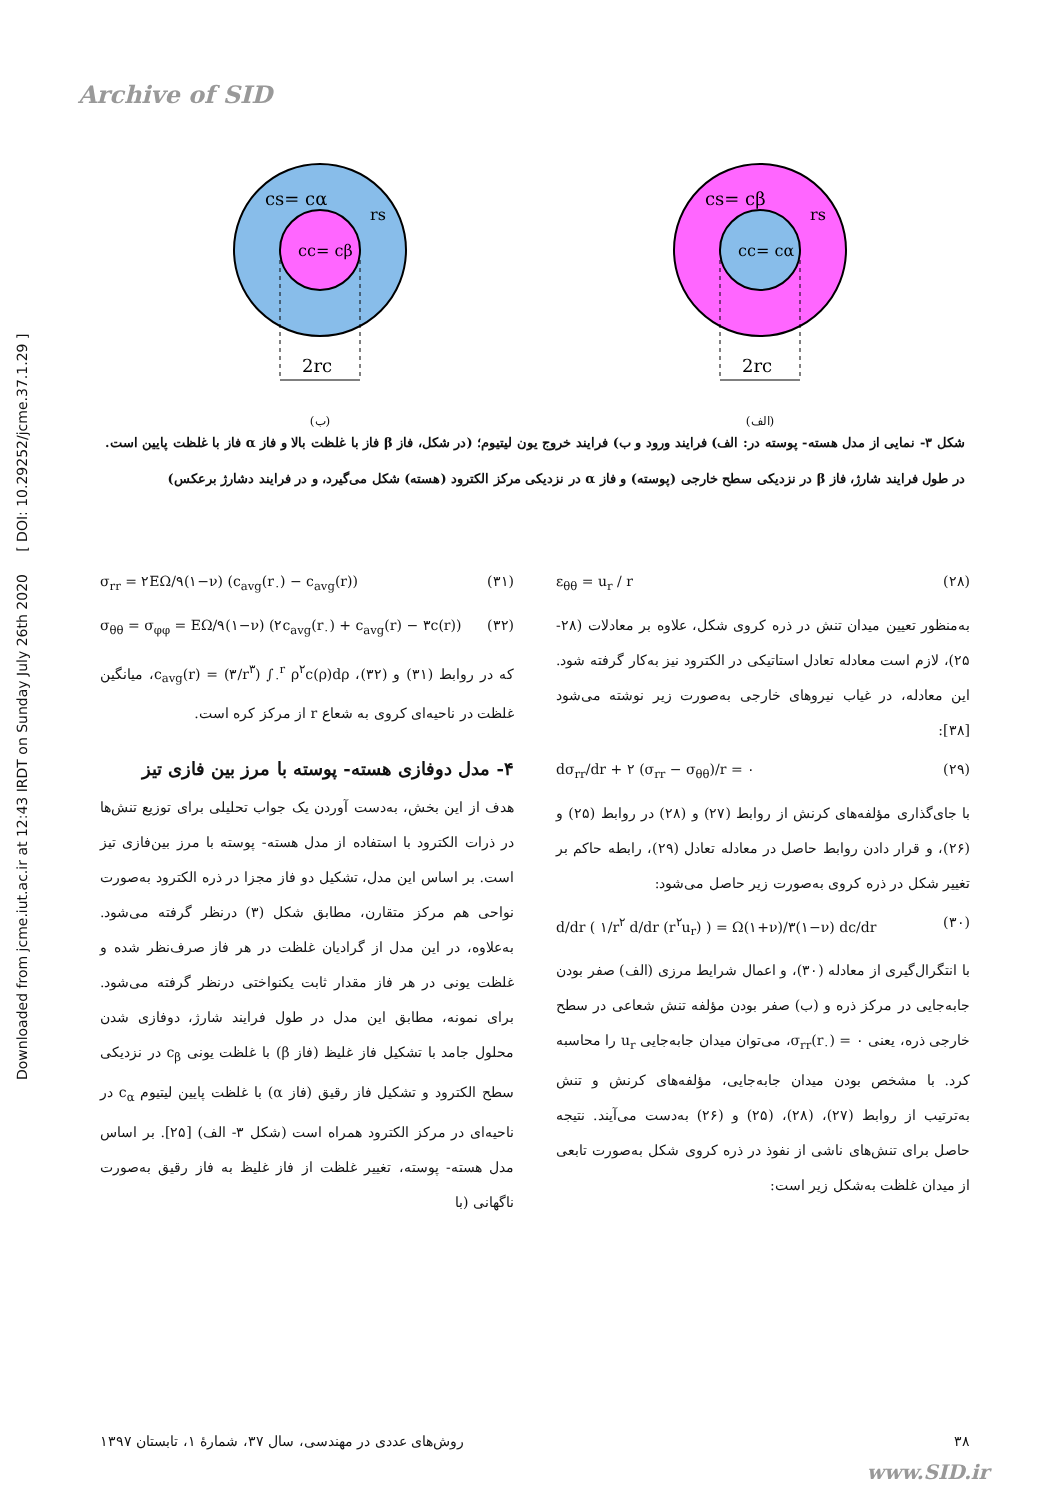Archive of SID
Downloaded from jcme.iut.ac.ir at 12:43 IRDT on Sunday July 26th 2020 [ DOI: 10.29252/jcme.37.1.29 ]
cs= cα
cc= cβ
rs
2rc
(ب)
cs= cβ
cc= cα
rs
2rc
(الف)
شکل ۳- نمایی از مدل هسته- پوسته در: الف) فرایند ورود و ب) فرایند خروج یون لیتیوم؛ (در شکل، فاز β فاز با غلظت بالا و فاز α فاز با غلظت پایین است. در طول فرایند شارژ، فاز β در نزدیکی سطح خارجی (پوسته) و فاز α در نزدیکی مرکز الکترود (هسته) شکل می‌گیرد، و در فرایند دشارژ برعکس)
ε<sub>θθ</sub> = u<sub>r</sub> / r (۲۸)
به‌منظور تعیین میدان تنش در ذره کروی شکل، علاوه بر معادلات (۲۸- ۲۵)، لازم است معادله تعادل استاتیکی در الکترود نیز به‌کار گرفته شود. این معادله، در غیاب نیروهای خارجی به‌صورت زیر نوشته می‌شود [۳۸]:
dσ<sub>rr</sub>/dr + ۲ (σ<sub>rr</sub> − σ<sub>θθ</sub>)/r = ۰ (۲۹)
با جای‌گذاری مؤلفه‌های کرنش از روابط (۲۷) و (۲۸) در روابط (۲۵) و (۲۶)، و قرار دادن روابط حاصل در معادله تعادل (۲۹)، رابطه حاکم بر تغییر شکل در ذره کروی به‌صورت زیر حاصل می‌شود:
d/dr ( ۱/r<sup>۲</sup> d/dr (r<sup>۲</sup>u<sub>r</sub>) ) = Ω(۱+ν)/۳(۱−ν) dc/dr (۳۰)
با انتگرال‌گیری از معادله (۳۰)، و اعمال شرایط مرزی (الف) صفر بودن جابه‌جایی در مرکز ذره و (ب) صفر بودن مؤلفه تنش شعاعی در سطح خارجی ذره، یعنی σ<sub>rr</sub>(r<sub>۰</sub>) = ۰، می‌توان میدان جابه‌جایی u<sub>r</sub> را محاسبه کرد. با مشخص بودن میدان جابه‌جایی، مؤلفه‌های کرنش و تنش به‌ترتیب از روابط (۲۷)، (۲۸)، (۲۵) و (۲۶) به‌دست می‌آیند. نتیجه حاصل برای تنش‌های ناشی از نفوذ در ذره کروی شکل به‌صورت تابعی از میدان غلظت به‌شکل زیر است:
σ<sub>rr</sub> = ۲EΩ/۹(۱−ν) (c<sub>avg</sub>(r<sub>۰</sub>) − c<sub>avg</sub>(r)) (۳۱)
σ<sub>θθ</sub> = σ<sub>φφ</sub> = EΩ/۹(۱−ν) (۲c<sub>avg</sub>(r<sub>۰</sub>) + c<sub>avg</sub>(r) − ۳c(r)) (۳۲)
که در روابط (۳۱) و (۳۲)، c<sub>avg</sub>(r) = (۳/r<sup>۳</sup>) ∫<sub>۰</sub><sup>r</sup> ρ<sup>۲</sup>c(ρ)dρ، میانگین غلظت در ناحیه‌ای کروی به شعاع r از مرکز کره است.
۴- مدل دوفازی هسته- پوسته با مرز بین فازی تیز
هدف از این بخش، به‌دست آوردن یک جواب تحلیلی برای توزیع تنش‌ها در ذرات الکترود با استفاده از مدل هسته- پوسته با مرز بین‌فازی تیز است. بر اساس این مدل، تشکیل دو فاز مجزا در ذره الکترود به‌صورت نواحی هم مرکز متقارن، مطابق شکل (۳) درنظر گرفته می‌شود. به‌علاوه، در این مدل از گرادیان غلظت در هر فاز صرف‌نظر شده و غلظت یونی در هر فاز مقدار ثابت یکنواختی درنظر گرفته می‌شود. برای نمونه، مطابق این مدل در طول فرایند شارژ، دوفازی شدن محلول جامد با تشکیل فاز غلیظ (فاز β) با غلظت یونی c<sub>β</sub> در نزدیکی سطح الکترود و تشکیل فاز رقیق (فاز α) با غلظت پایین لیتیوم c<sub>α</sub> در ناحیه‌ای در مرکز الکترود همراه است (شکل ۳- الف) [۲۵]. بر اساس مدل هسته- پوسته، تغییر غلظت از فاز غلیظ به فاز رقیق به‌صورت ناگهانی (با
۳۸ روش‌های عددی در مهندسی، سال ۳۷، شمارهٔ ۱، تابستان ۱۳۹۷
www.SID.ir